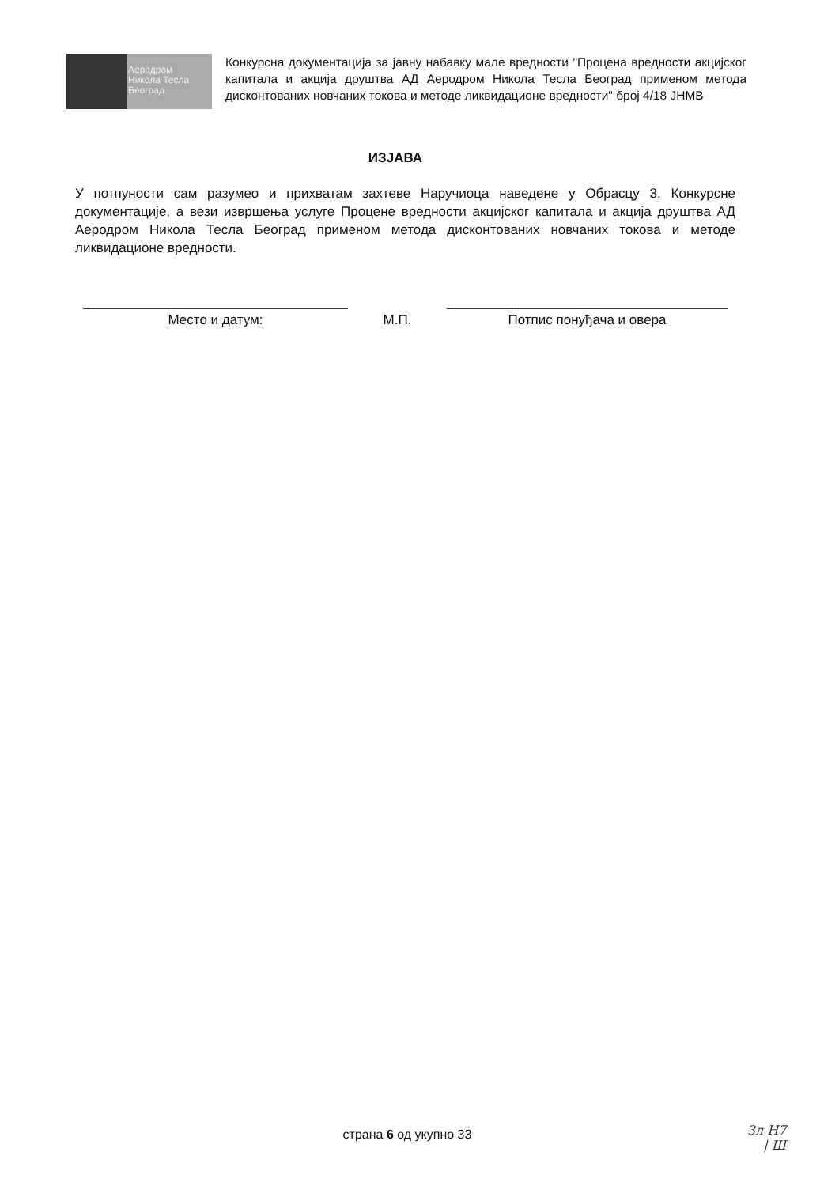Аеродром
Никола Тесла
Београд
Конкурсна документација за јавну набавку мале вредности "Процена вредности акцијског капитала и акција друштва АД Аеродром Никола Тесла Београд применом метода дисконтованих новчаних токова и методе ликвидационе вредности" број 4/18 ЈНМВ
ИЗЈАВА
У потпуности сам разумео и прихватам захтеве Наручиоца наведене у Обрасцу 3. Конкурсне документације, а вези извршења услуге Процене вредности акцијског капитала и акција друштва АД Аеродром Никола Тесла Београд применом метода дисконтованих новчаних токова и методе ликвидационе вредности.
Место и датум: М.П. Потпис понуђача и овера
страна 6 од укупно 33
Зл Н7
| Ш